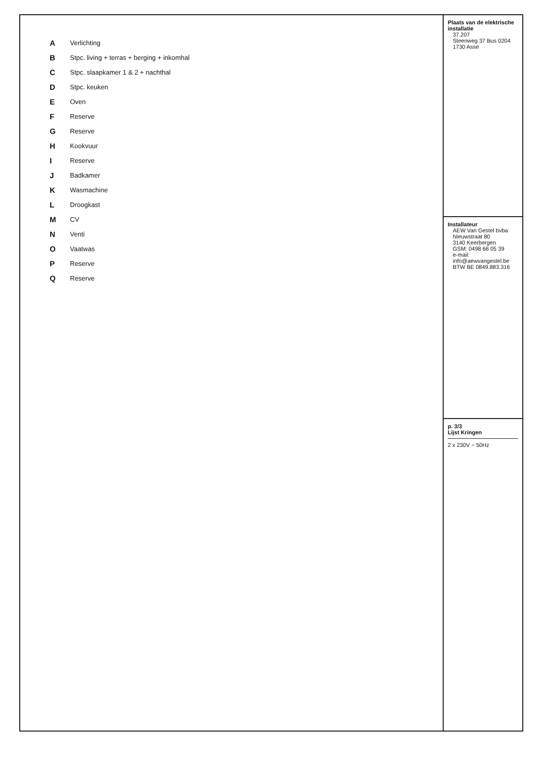| A | Verlichting |
| B | Stpc. living + terras + berging + inkomhal |
| C | Stpc. slaapkamer 1 & 2 + nachthal |
| D | Stpc. keuken |
| E | Oven |
| F | Reserve |
| G | Reserve |
| H | Kookvuur |
| I | Reserve |
| J | Badkamer |
| K | Wasmachine |
| L | Droogkast |
| M | CV |
| N | Venti |
| O | Vaatwas |
| P | Reserve |
| Q | Reserve |
Plaats van de elektrische installatie
37.207
Steenweg 37 Bus 0204
1730 Asse
Installateur
AEW Van Gestel bvba
Nieuwstraat 80
3140 Keerbergen
GSM: 0498 66 05 39
e-mail: info@aewvangestel.be
BTW BE 0849.883.316
p. 3/3
Lijst Kringen
2 x 230V ~ 50Hz